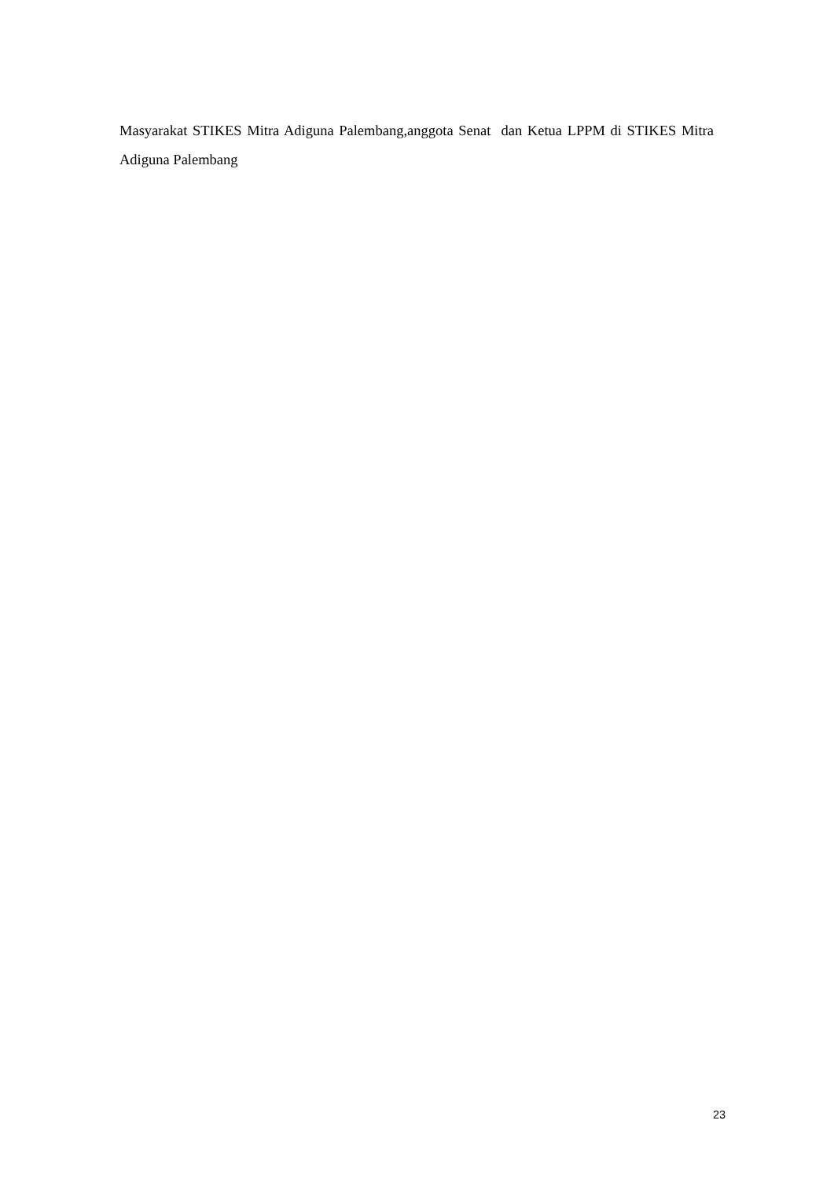Masyarakat STIKES Mitra Adiguna Palembang,anggota Senat dan Ketua LPPM di STIKES Mitra Adiguna Palembang
23